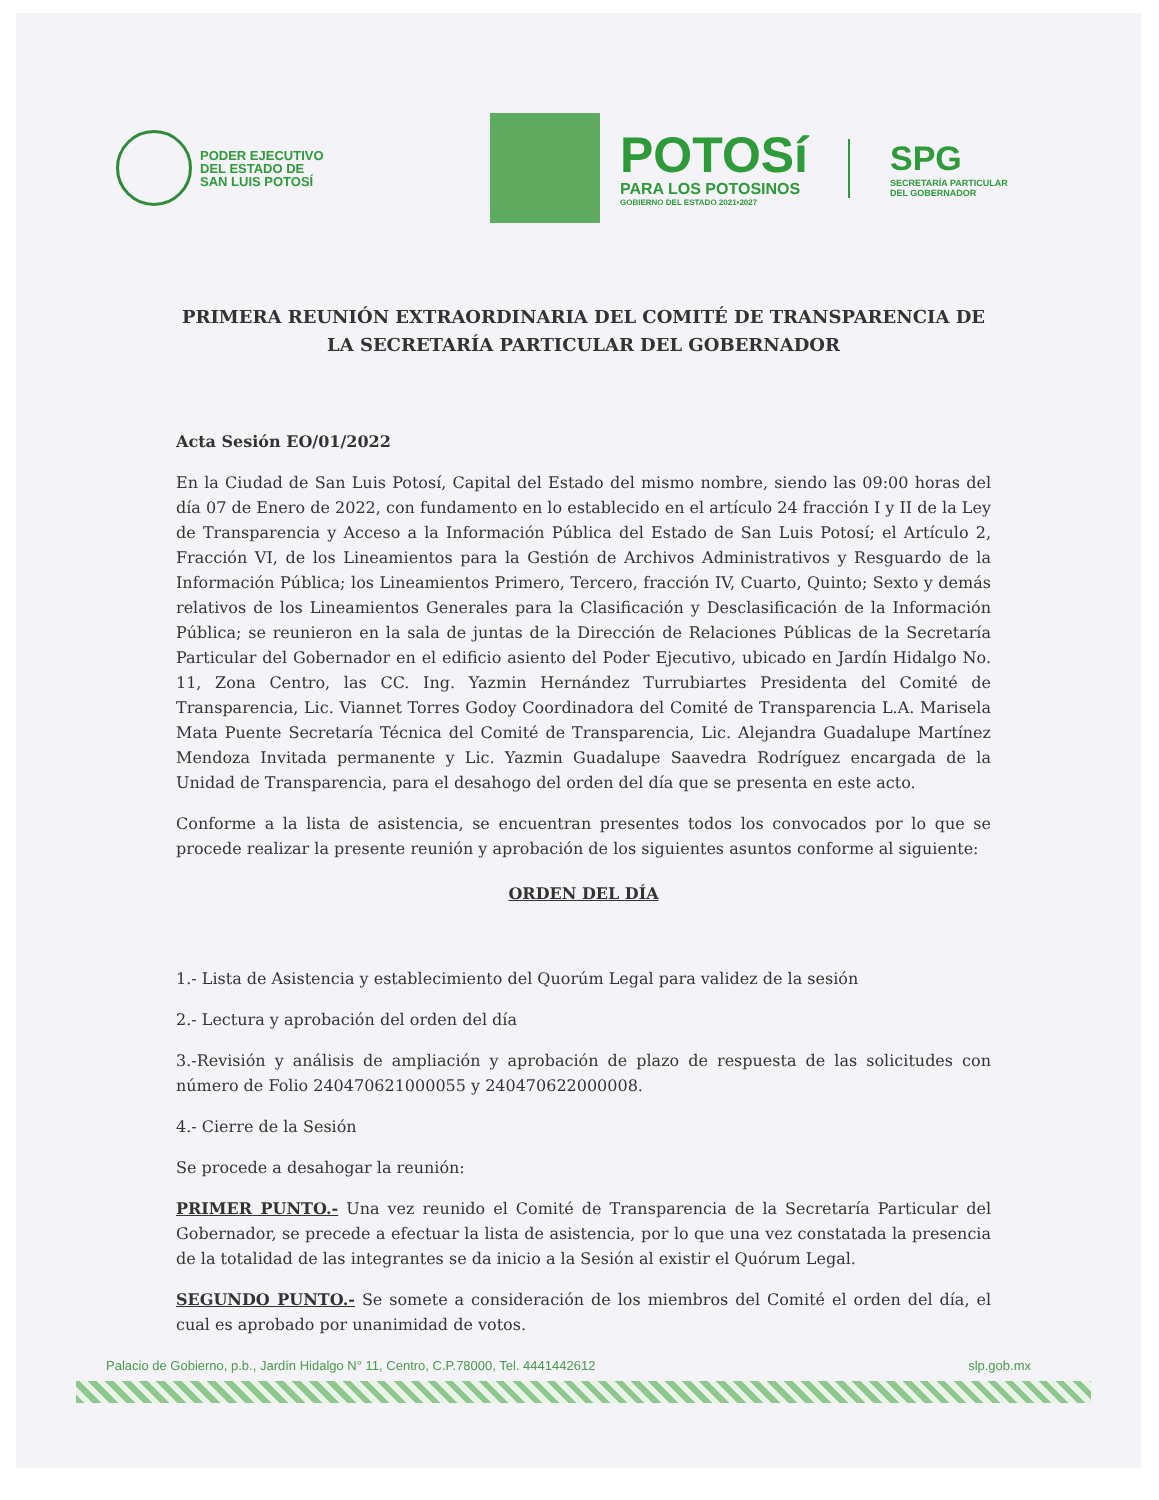PODER EJECUTIVO
DEL ESTADO DE
SAN LUIS POTOSÍ
POTOSí
PARA LOS POTOSINOS
GOBIERNO DEL ESTADO 2021•2027
SPG
SECRETARÍA PARTICULAR
DEL GOBERNADOR
PRIMERA REUNIÓN EXTRAORDINARIA DEL COMITÉ DE TRANSPARENCIA DE LA SECRETARÍA PARTICULAR DEL GOBERNADOR
Acta Sesión EO/01/2022
En la Ciudad de San Luis Potosí, Capital del Estado del mismo nombre, siendo las 09:00 horas del día 07 de Enero de 2022, con fundamento en lo establecido en el artículo 24 fracción I y II de la Ley de Transparencia y Acceso a la Información Pública del Estado de San Luis Potosí; el Artículo 2, Fracción VI, de los Lineamientos para la Gestión de Archivos Administrativos y Resguardo de la Información Pública; los Lineamientos Primero, Tercero, fracción IV, Cuarto, Quinto; Sexto y demás relativos de los Lineamientos Generales para la Clasificación y Desclasificación de la Información Pública; se reunieron en la sala de juntas de la Dirección de Relaciones Públicas de la Secretaría Particular del Gobernador en el edificio asiento del Poder Ejecutivo, ubicado en Jardín Hidalgo No. 11, Zona Centro, las CC. Ing. Yazmin Hernández Turrubiartes Presidenta del Comité de Transparencia, Lic. Viannet Torres Godoy Coordinadora del Comité de Transparencia L.A. Marisela Mata Puente Secretaría Técnica del Comité de Transparencia, Lic. Alejandra Guadalupe Martínez Mendoza Invitada permanente y Lic. Yazmin Guadalupe Saavedra Rodríguez encargada de la Unidad de Transparencia, para el desahogo del orden del día que se presenta en este acto.
Conforme a la lista de asistencia, se encuentran presentes todos los convocados por lo que se procede realizar la presente reunión y aprobación de los siguientes asuntos conforme al siguiente:
ORDEN DEL DÍA
1.- Lista de Asistencia y establecimiento del Quorúm Legal para validez de la sesión
2.- Lectura y aprobación del orden del día
3.-Revisión y análisis de ampliación y aprobación de plazo de respuesta de las solicitudes con número de Folio 240470621000055 y 240470622000008.
4.- Cierre de la Sesión
Se procede a desahogar la reunión:
PRIMER PUNTO.- Una vez reunido el Comité de Transparencia de la Secretaría Particular del Gobernador, se precede a efectuar la lista de asistencia, por lo que una vez constatada la presencia de la totalidad de las integrantes se da inicio a la Sesión al existir el Quórum Legal.
SEGUNDO PUNTO.- Se somete a consideración de los miembros del Comité el orden del día, el cual es aprobado por unanimidad de votos.
Palacio de Gobierno, p.b., Jardín Hidalgo N° 11, Centro, C.P.78000, Tel. 4441442612 slp.gob.mx